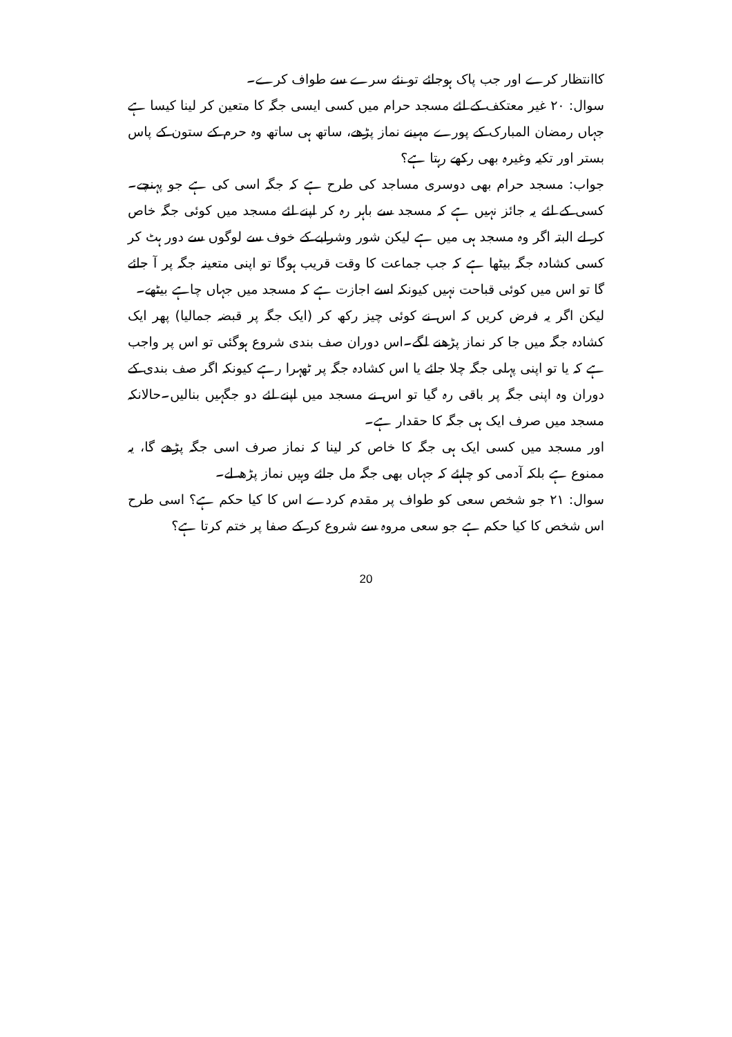کاانتظار کرے اور جب پاک ہوجائے تو نئے سرے سے طواف کرے۔
سوال: ۲۰ غیر معتکف کے لئے مسجد حرام میں کسی ایسی جگہ کا متعین کر لینا کیسا ہے جہاں رمضان المبارک کے پورے مہینے نماز پڑھے، ساتھ ہی ساتھ وہ حرم کے ستون کے پاس بستر اور تکیہ وغیرہ بھی رکھے رہتا ہے؟
جواب: مسجد حرام بھی دوسری مساجد کی طرح ہے کہ جگہ اسی کی ہے جو پہنچے۔کسی کے لئے یہ جائز نہیں ہے کہ مسجد سے باہر رہ کر اپنے لئے مسجد میں کوئی جگہ خاص کر لے البتہ اگر وہ مسجد ہی میں ہے لیکن شور وشرابے کے خوف سے لوگوں سے دور ہٹ کر کسی کشادہ جگہ بیٹھا ہے کہ جب جماعت کا وقت قریب ہوگا تو اپنی متعینہ جگہ پر آ جائے گا تو اس میں کوئی قباحت نہیں کیونکہ اسے اجازت ہے کہ مسجد میں جہاں چاہے بیٹھے۔
لیکن اگر یہ فرض کریں کہ اس نے کوئی چیز رکھ کر (ایک جگہ پر قبضہ جمالیا) پھر ایک کشادہ جگہ میں جا کر نماز پڑھنے لگے۔اس دوران صف بندی شروع ہوگئی تو اس پر واجب ہے کہ یا تو اپنی پہلی جگہ چلا جائے یا اس کشادہ جگہ پر ٹھہرا رہے کیونکہ اگر صف بندی کے دوران وہ اپنی جگہ پر باقی رہ گیا تو اس نے مسجد میں اپنے لئے دو جگہیں بنالیں۔حالانکہ مسجد میں صرف ایک ہی جگہ کا حقدار ہے۔
اور مسجد میں کسی ایک ہی جگہ کا خاص کر لینا کہ نماز صرف اسی جگہ پڑھے گا، یہ ممنوع ہے بلکہ آدمی کو چاہئے کہ جہاں بھی جگہ مل جائے وہیں نماز پڑھ لے۔
سوال: ۲۱ جو شخص سعی کو طواف پر مقدم کردے اس کا کیا حکم ہے؟ اسی طرح اس شخص کا کیا حکم ہے جو سعی مروہ سے شروع کر کے صفا پر ختم کرتا ہے؟
20